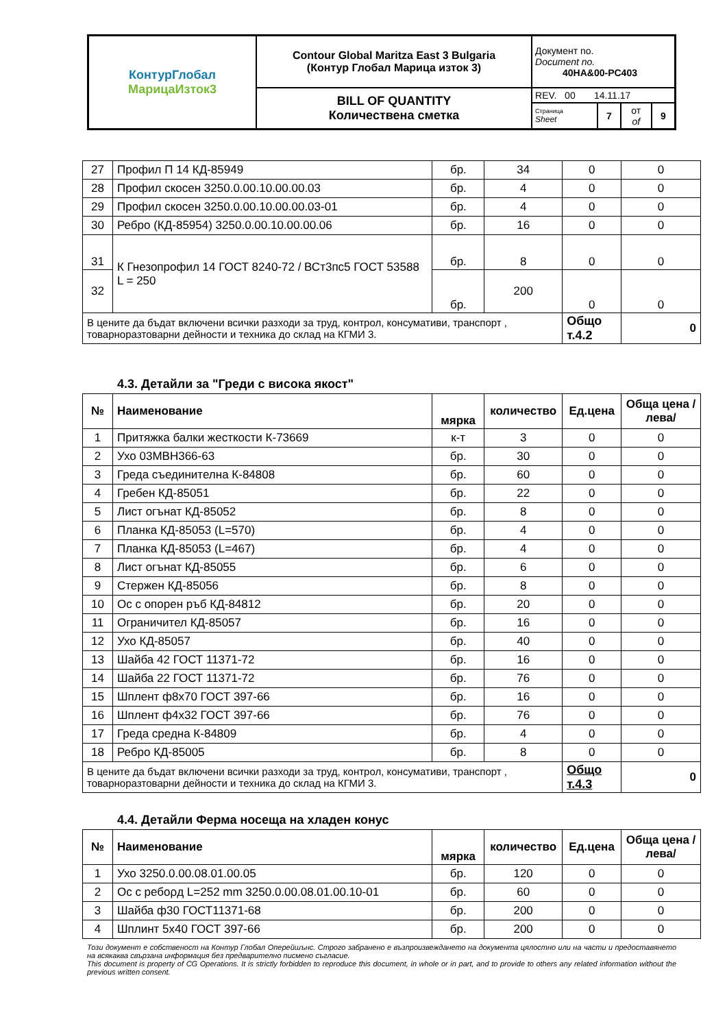| КонтурГлобал МарицаИзток3 | Contour Global Maritza East 3 Bulgaria (Контур Глобал Марица изток 3) | Документ no. Document no. 40HA&00-PC403 | | | |
| | BILL OF QUANTITY Количествена сметка | REV. 00 14.11.17 | | | |
| | | Страница Sheet | 7 | от of | 9 |
| 27 | Профил П 14 КД-85949 | бр. | 34 | 0 | 0 |
| 28 | Профил скосен 3250.0.00.10.00.00.03 | бр. | 4 | 0 | 0 |
| 29 | Профил скосен 3250.0.00.10.00.00.03-01 | бр. | 4 | 0 | 0 |
| 30 | Ребро (КД-85954) 3250.0.00.10.00.00.06 | бр. | 16 | 0 | 0 |
| 31 | К Гнезопрофил 14 ГОСТ 8240-72 / ВСт3пс5 ГОСТ 53588 L = 250 | бр. | 8 | 0 | 0 |
| 32 | | бр. | 200 | 0 | 0 |
| В цените да бъдат включени всички разходи за труд, контрол, консумативи, транспорт , товарноразтоварни дейности и техника до склад на КГМИ 3. | | | | Общо т.4.2 | 0 |
4.3. Детайли за "Греди с висока якост"
| № | Наименование | мярка | количество | Ед.цена | Обща цена /лева/ |
| --- | --- | --- | --- | --- | --- |
| 1 | Притяжка балки жесткости К-73669 | к-т | 3 | 0 | 0 |
| 2 | Ухо 03МВН366-63 | бр. | 30 | 0 | 0 |
| 3 | Греда съединителна К-84808 | бр. | 60 | 0 | 0 |
| 4 | Гребен КД-85051 | бр. | 22 | 0 | 0 |
| 5 | Лист огънат КД-85052 | бр. | 8 | 0 | 0 |
| 6 | Планка КД-85053 (L=570) | бр. | 4 | 0 | 0 |
| 7 | Планка КД-85053 (L=467) | бр. | 4 | 0 | 0 |
| 8 | Лист огънат КД-85055 | бр. | 6 | 0 | 0 |
| 9 | Стержен КД-85056 | бр. | 8 | 0 | 0 |
| 10 | Ос с опорен ръб КД-84812 | бр. | 20 | 0 | 0 |
| 11 | Ограничител КД-85057 | бр. | 16 | 0 | 0 |
| 12 | Ухо КД-85057 | бр. | 40 | 0 | 0 |
| 13 | Шайба 42 ГОСТ 11371-72 | бр. | 16 | 0 | 0 |
| 14 | Шайба 22 ГОСТ 11371-72 | бр. | 76 | 0 | 0 |
| 15 | Шплент ф8х70 ГОСТ 397-66 | бр. | 16 | 0 | 0 |
| 16 | Шплент ф4х32 ГОСТ 397-66 | бр. | 76 | 0 | 0 |
| 17 | Греда средна К-84809 | бр. | 4 | 0 | 0 |
| 18 | Ребро КД-85005 | бр. | 8 | 0 | 0 |
| В цените да бъдат включени всички разходи за труд, контрол, консумативи, транспорт , товарноразтоварни дейности и техника до склад на КГМИ 3. | | | | Общо т.4.3 | 0 |
4.4. Детайли Ферма носеща на хладен конус
| № | Наименование | мярка | количество | Ед.цена | Обща цена /лева/ |
| --- | --- | --- | --- | --- | --- |
| 1 | Ухо 3250.0.00.08.01.00.05 | бр. | 120 | 0 | 0 |
| 2 | Ос с ребορд L=252 mm 3250.0.00.08.01.00.10-01 | бр. | 60 | 0 | 0 |
| 3 | Шайба ф30 ГОСТ11371-68 | бр. | 200 | 0 | 0 |
| 4 | Шплинт 5х40 ГОСТ 397-66 | бр. | 200 | 0 | 0 |
Този документ е собственост на Контур Глобал Оперейшънс. Строго забранено е възпроизвеждането на документа цялостно или на части и предоставянето на всякаква свързана информация без предварително писмено съгласие.
This document is property of CG Operations. It is strictly forbidden to reproduce this document, in whole or in part, and to provide to others any related information without the previous written consent.